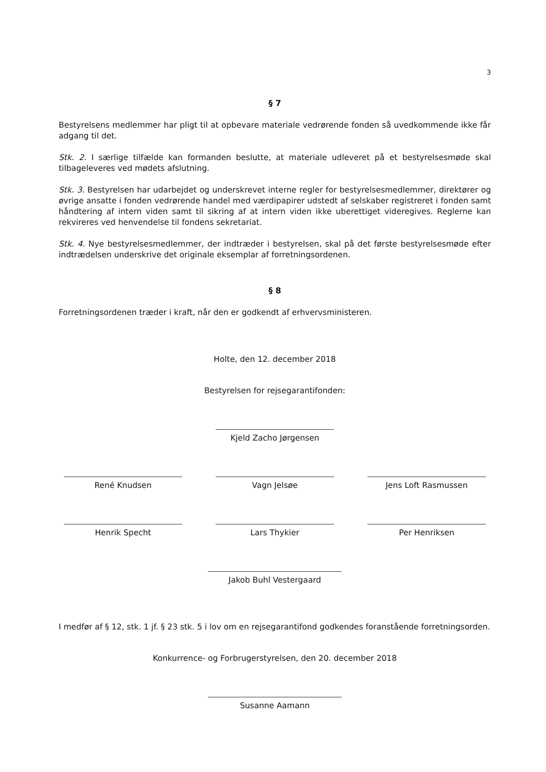3
§ 7
Bestyrelsens medlemmer har pligt til at opbevare materiale vedrørende fonden så uvedkommende ikke får adgang til det.
Stk. 2. I særlige tilfælde kan formanden beslutte, at materiale udleveret på et bestyrelsesmøde skal tilbageleveres ved mødets afslutning.
Stk. 3. Bestyrelsen har udarbejdet og underskrevet interne regler for bestyrelsesmedlemmer, direktører og øvrige ansatte i fonden vedrørende handel med værdipapirer udstedt af selskaber registreret i fonden samt håndtering af intern viden samt til sikring af at intern viden ikke uberettiget videregives. Reglerne kan rekvireres ved henvendelse til fondens sekretariat.
Stk. 4. Nye bestyrelsesmedlemmer, der indtræder i bestyrelsen, skal på det første bestyrelsesmøde efter indtrædelsen underskrive det originale eksemplar af forretningsordenen.
§ 8
Forretningsordenen træder i kraft, når den er godkendt af erhvervsministeren.
Holte, den 12. december 2018
Bestyrelsen for rejsegarantifonden:
Kjeld Zacho Jørgensen
René Knudsen
Vagn Jelsøe
Jens Loft Rasmussen
Henrik Specht
Lars Thykier
Per Henriksen
Jakob Buhl Vestergaard
I medfør af § 12, stk. 1 jf. § 23 stk. 5 i lov om en rejsegarantifond godkendes foranstående forretningsorden.
Konkurrence- og Forbrugerstyrelsen, den 20. december 2018
Susanne Aamann